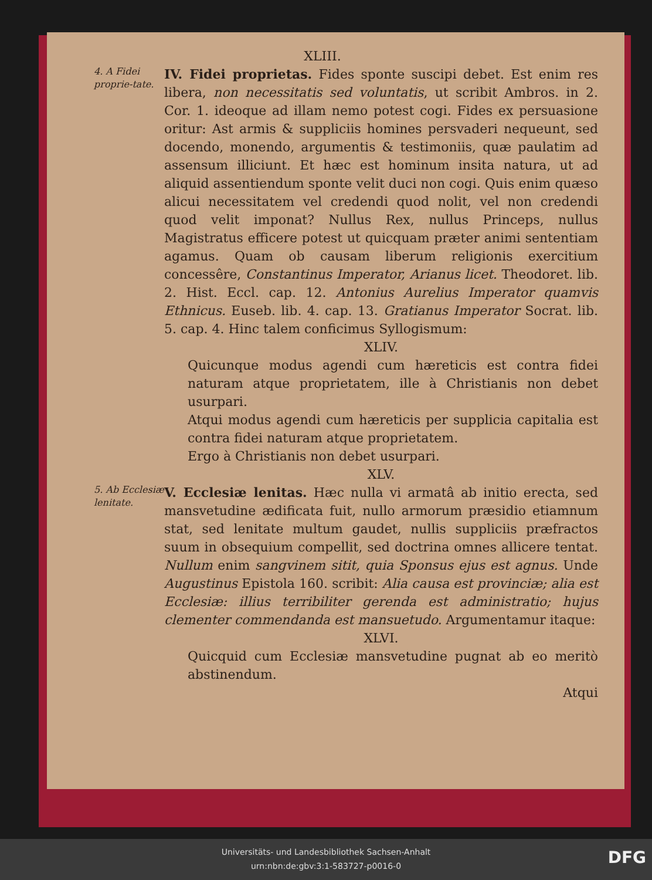XLIII.
4. A Fidei proprie-tate.
IV. Fidei proprietas. Fides sponte suscipi debet. Est enim res libera, non necessitatis sed voluntatis, ut scribit Ambros. in 2. Cor. 1. ideoque ad illam nemo potest cogi. Fides ex persuasione oritur: Ast armis & suppliciis homines persvaderi nequeunt, sed docendo, monendo, argumentis & testimoniis, quæ paulatim ad assensum illiciunt. Et hæc est hominum insita natura, ut ad aliquid assentiendum sponte velit duci non cogi. Quis enim quæso alicui necessitatem vel credendi quod nolit, vel non credendi quod velit imponat? Nullus Rex, nullus Princeps, nullus Magistratus efficere potest ut quicquam præter animi sententiam agamus. Quam ob causam liberum religionis exercitium concessêre, Constantinus Imperator, Arianus licet. Theodoret. lib. 2. Hist. Eccl. cap. 12. Antonius Aurelius Imperator quamvis Ethnicus. Euseb. lib. 4. cap. 13. Gratianus Imperator Socrat. lib. 5. cap. 4. Hinc talem conficimus Syllogismum:
XLIV.
Quicunque modus agendi cum hæreticis est contra fidei naturam atque proprietatem, ille à Christianis non debet usurpari.
Atqui modus agendi cum hæreticis per supplicia capitalia est contra fidei naturam atque proprietatem.
Ergo à Christianis non debet usurpari.
XLV.
5. Ab Ecclesiæ lenitate.
V. Ecclesiæ lenitas. Hæc nulla vi armatâ ab initio erecta, sed mansvetudine ædificata fuit, nullo armorum præsidio etiamnum stat, sed lenitate multum gaudet, nullis suppliciis præfractos suum in obsequium compellit, sed doctrina omnes allicere tentat. Nullum enim sangvinem sitit, quia Sponsus ejus est agnus. Unde Augustinus Epistola 160. scribit: Alia causa est provinciæ; alia est Ecclesiæ: illius terribiliter gerenda est administratio; hujus clementer commendanda est mansuetudo. Argumentamur itaque:
XLVI.
Quicquid cum Ecclesiæ mansvetudine pugnat ab eo meritò abstinendum.
Atqui
Universitäts- und Landesbibliothek Sachsen-Anhalt
urn:nbn:de:gbv:3:1-583727-p0016-0
DFG